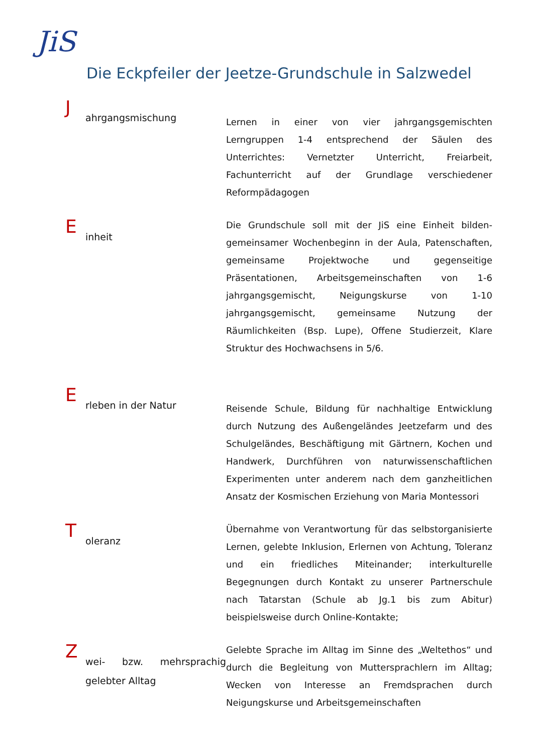JiS
Die Eckpfeiler der Jeetze-Grundschule in Salzwedel
J
ahrgangsmischung
Lernen in einer von vier jahrgangsgemischten Lerngruppen 1-4 entsprechend der Säulen des Unterrichtes: Vernetzter Unterricht, Freiarbeit, Fachunterricht auf der Grundlage verschiedener Reformpädagogen
E
inheit
Die Grundschule soll mit der JiS eine Einheit bilden- gemeinsamer Wochenbeginn in der Aula, Patenschaften, gemeinsame Projektwoche und gegenseitige Präsentationen, Arbeitsgemeinschaften von 1-6 jahrgangsgemischt, Neigungskurse von 1-10 jahrgangsgemischt, gemeinsame Nutzung der Räumlichkeiten (Bsp. Lupe), Offene Studierzeit, Klare Struktur des Hochwachsens in 5/6.
E
rleben in der Natur
Reisende Schule, Bildung für nachhaltige Entwicklung durch Nutzung des Außengeländes Jeetzefarm und des Schulgeländes, Beschäftigung mit Gärtnern, Kochen und Handwerk, Durchführen von naturwissenschaftlichen Experimenten unter anderem nach dem ganzheitlichen Ansatz der Kosmischen Erziehung von Maria Montessori
T
oleranz
Übernahme von Verantwortung für das selbstorganisierte Lernen, gelebte Inklusion, Erlernen von Achtung, Toleranz und ein friedliches Miteinander; interkulturelle Begegnungen durch Kontakt zu unserer Partnerschule nach Tatarstan (Schule ab Jg.1 bis zum Abitur) beispielsweise durch Online-Kontakte;
Z
wei- bzw. mehrsprachig gelebter Alltag
Gelebte Sprache im Alltag im Sinne des „Weltethos“ und durch die Begleitung von Muttersprachlern im Alltag; Wecken von Interesse an Fremdsprachen durch Neigungskurse und Arbeitsgemeinschaften